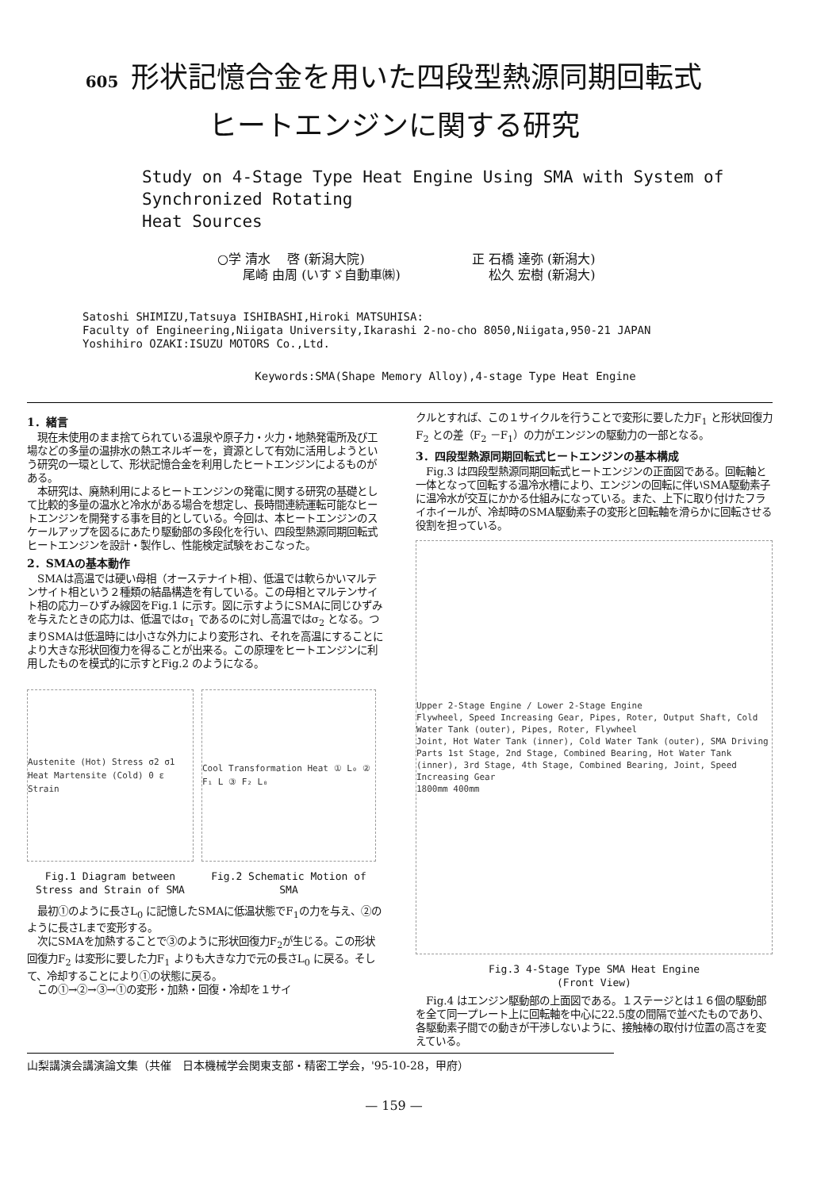605 形状記憶合金を用いた四段型熱源同期回転式
ヒートエンジンに関する研究
Study on 4-Stage Type Heat Engine Using SMA with System of Synchronized Rotating
Heat Sources
○学 清水　 啓 (新潟大院)
　　尾崎 由周 (いすゞ自動車㈱)
正 石橋 達弥 (新潟大)
　 松久 宏樹 (新潟大)
Satoshi SHIMIZU,Tatsuya ISHIBASHI,Hiroki MATSUHISA:
Faculty of Engineering,Niigata University,Ikarashi 2-no-cho 8050,Niigata,950-21 JAPAN
Yoshihiro OZAKI:ISUZU MOTORS Co.,Ltd.
Keywords:SMA(Shape Memory Alloy),4-stage Type Heat Engine
1．緒言
　現在未使用のまま捨てられている温泉や原子力・火力・地熱発電所及び工場などの多量の温排水の熱エネルギーを，資源として有効に活用しようという研究の一環として、形状記憶合金を利用したヒートエンジンによるものがある。
　本研究は、廃熱利用によるヒートエンジンの発電に関する研究の基礎として比較的多量の温水と冷水がある場合を想定し、長時間連続運転可能なヒートエンジンを開発する事を目的としている。今回は、本ヒートエンジンのスケールアップを図るにあたり駆動部の多段化を行い、四段型熱源同期回転式ヒートエンジンを設計・製作し、性能検定試験をおこなった。
2．SMAの基本動作
　SMAは高温では硬い母相（オーステナイト相）、低温では軟らかいマルテンサイト相という２種類の結晶構造を有している。この母相とマルテンサイト相の応力－ひずみ線図をFig.1 に示す。図に示すようにSMAに同じひずみを与えたときの応力は、低温ではσ<sub>1</sub> であるのに対し高温ではσ<sub>2</sub> となる。つまりSMAは低温時には小さな外力により変形され、それを高温にすることにより大きな形状回復力を得ることが出来る。この原理をヒートエンジンに利用したものを模式的に示すとFig.2 のようになる。
Austenite (Hot) Stress σ2 σ1 Heat Martensite (Cold) 0 ε Strain
Fig.1 Diagram between Stress and Strain of SMA
Cool Transformation Heat ① L₀ ② F₁ L ③ F₂ L₀
Fig.2 Schematic Motion of SMA
　最初①のように長さL<sub>0</sub> に記憶したSMAに低温状態でF<sub>1</sub>の力を与え、②のように長さLまで変形する。
　次にSMAを加熱することで③のように形状回復力F<sub>2</sub>が生じる。この形状回復力F<sub>2</sub> は変形に要した力F<sub>1</sub> よりも大きな力で元の長さL<sub>0</sub> に戻る。そして、冷却することにより①の状態に戻る。
　この①→②→③→①の変形・加熱・回復・冷却を１サイ
クルとすれば、この１サイクルを行うことで変形に要した力F<sub>1</sub> と形状回復力F<sub>2</sub> との差（F<sub>2</sub> －F<sub>1</sub>）の力がエンジンの駆動力の一部となる。
3．四段型熱源同期回転式ヒートエンジンの基本構成
　Fig.3 は四段型熱源同期回転式ヒートエンジンの正面図である。回転軸と一体となって回転する温冷水槽により、エンジンの回転に伴いSMA駆動素子に温冷水が交互にかかる仕組みになっている。また、上下に取り付けたフライホイールが、冷却時のSMA駆動素子の変形と回転軸を滑らかに回転させる役割を担っている。
Upper 2-Stage Engine / Lower 2-Stage Engine
Flywheel, Speed Increasing Gear, Pipes, Roter, Output Shaft, Cold Water Tank (outer), Pipes, Roter, Flywheel
Joint, Hot Water Tank (inner), Cold Water Tank (outer), SMA Driving Parts 1st Stage, 2nd Stage, Combined Bearing, Hot Water Tank (inner), 3rd Stage, 4th Stage, Combined Bearing, Joint, Speed Increasing Gear
1800mm 400mm
Fig.3 4-Stage Type SMA Heat Engine
(Front View)
　Fig.4 はエンジン駆動部の上面図である。１ステージとは１６個の駆動部を全て同一プレート上に回転軸を中心に22.5度の間隔で並べたものであり、各駆動素子間での動きが干渉しないように、接触棒の取付け位置の高さを変えている。
山梨講演会講演論文集（共催　日本機械学会関東支部・精密工学会，'95-10-28，甲府）
— 159 —